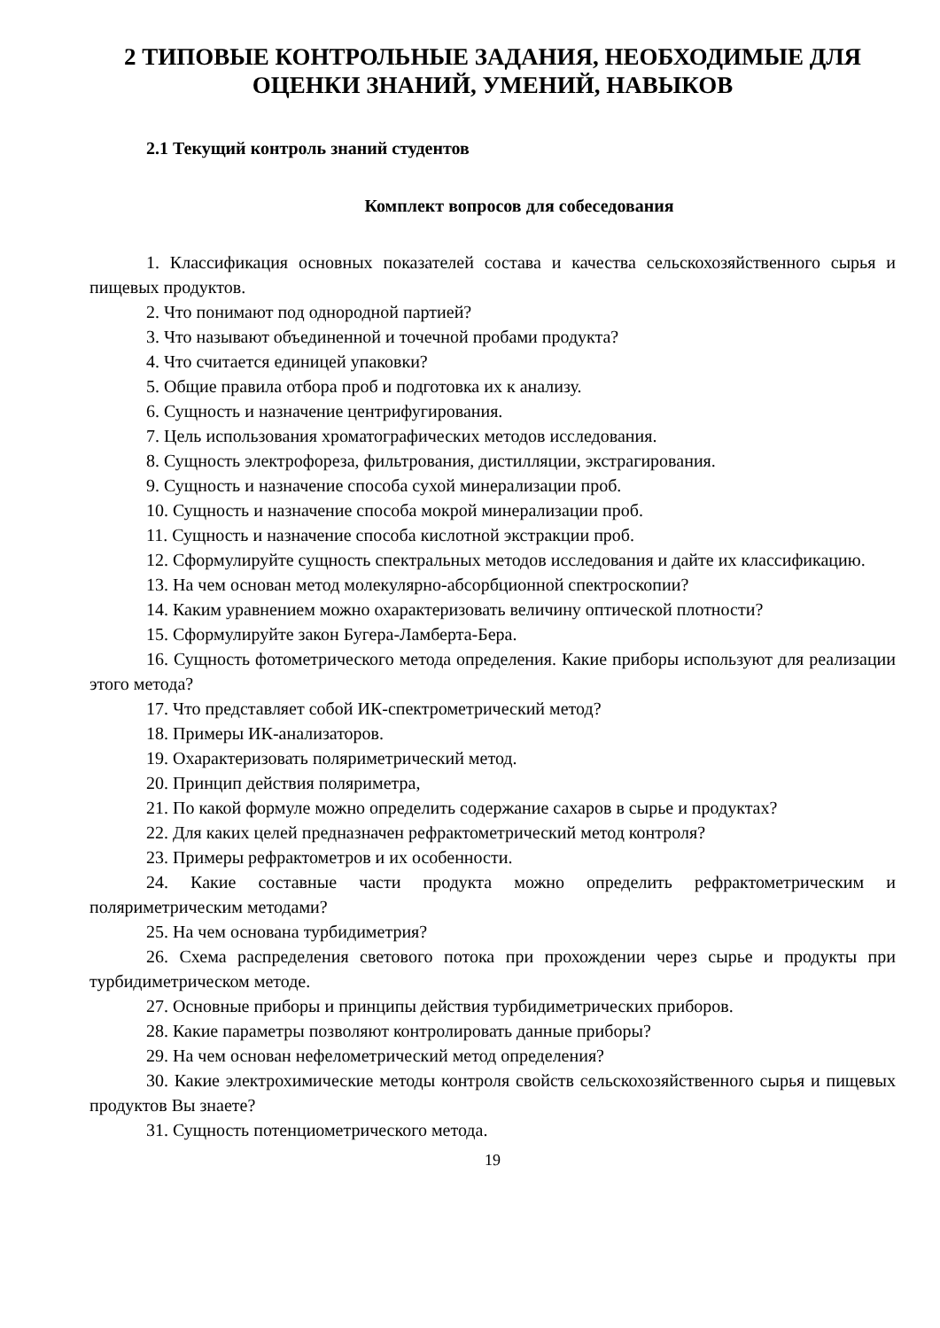2 ТИПОВЫЕ КОНТРОЛЬНЫЕ ЗАДАНИЯ, НЕОБХОДИМЫЕ ДЛЯ ОЦЕНКИ ЗНАНИЙ, УМЕНИЙ, НАВЫКОВ
2.1 Текущий контроль знаний студентов
Комплект вопросов для собеседования
1. Классификация основных показателей состава и качества сельскохозяйственного сырья и пищевых продуктов.
2. Что понимают под однородной партией?
3. Что называют объединенной и точечной пробами продукта?
4. Что считается единицей упаковки?
5. Общие правила отбора проб и подготовка их к анализу.
6. Сущность и назначение центрифугирования.
7. Цель использования хроматографических методов исследования.
8. Сущность электрофореза, фильтрования, дистилляции, экстрагирования.
9. Сущность и назначение способа сухой минерализации проб.
10. Сущность и назначение способа мокрой минерализации проб.
11. Сущность и назначение способа кислотной экстракции проб.
12. Сформулируйте сущность спектральных методов исследования и дайте их классификацию.
13. На чем основан метод молекулярно-абсорбционной спектроскопии?
14. Каким уравнением можно охарактеризовать величину оптической плотности?
15. Сформулируйте закон Бугера-Ламберта-Бера.
16. Сущность фотометрического метода определения. Какие приборы используют для реализации этого метода?
17. Что представляет собой ИК-спектрометрический метод?
18. Примеры ИК-анализаторов.
19. Охарактеризовать поляриметрический метод.
20. Принцип действия поляриметра,
21. По какой формуле можно определить содержание сахаров в сырье и продуктах?
22. Для каких целей предназначен рефрактометрический метод контроля?
23. Примеры рефрактометров и их особенности.
24. Какие составные части продукта можно определить рефрактометрическим и поляриметрическим методами?
25. На чем основана турбидиметрия?
26. Схема распределения светового потока при прохождении через сырье и продукты при турбидиметрическом методе.
27. Основные приборы и принципы действия турбидиметрических приборов.
28. Какие параметры позволяют контролировать данные приборы?
29. На чем основан нефелометрический метод определения?
30. Какие электрохимические методы контроля свойств сельскохозяйственного сырья и пищевых продуктов Вы знаете?
31. Сущность потенциометрического метода.
19